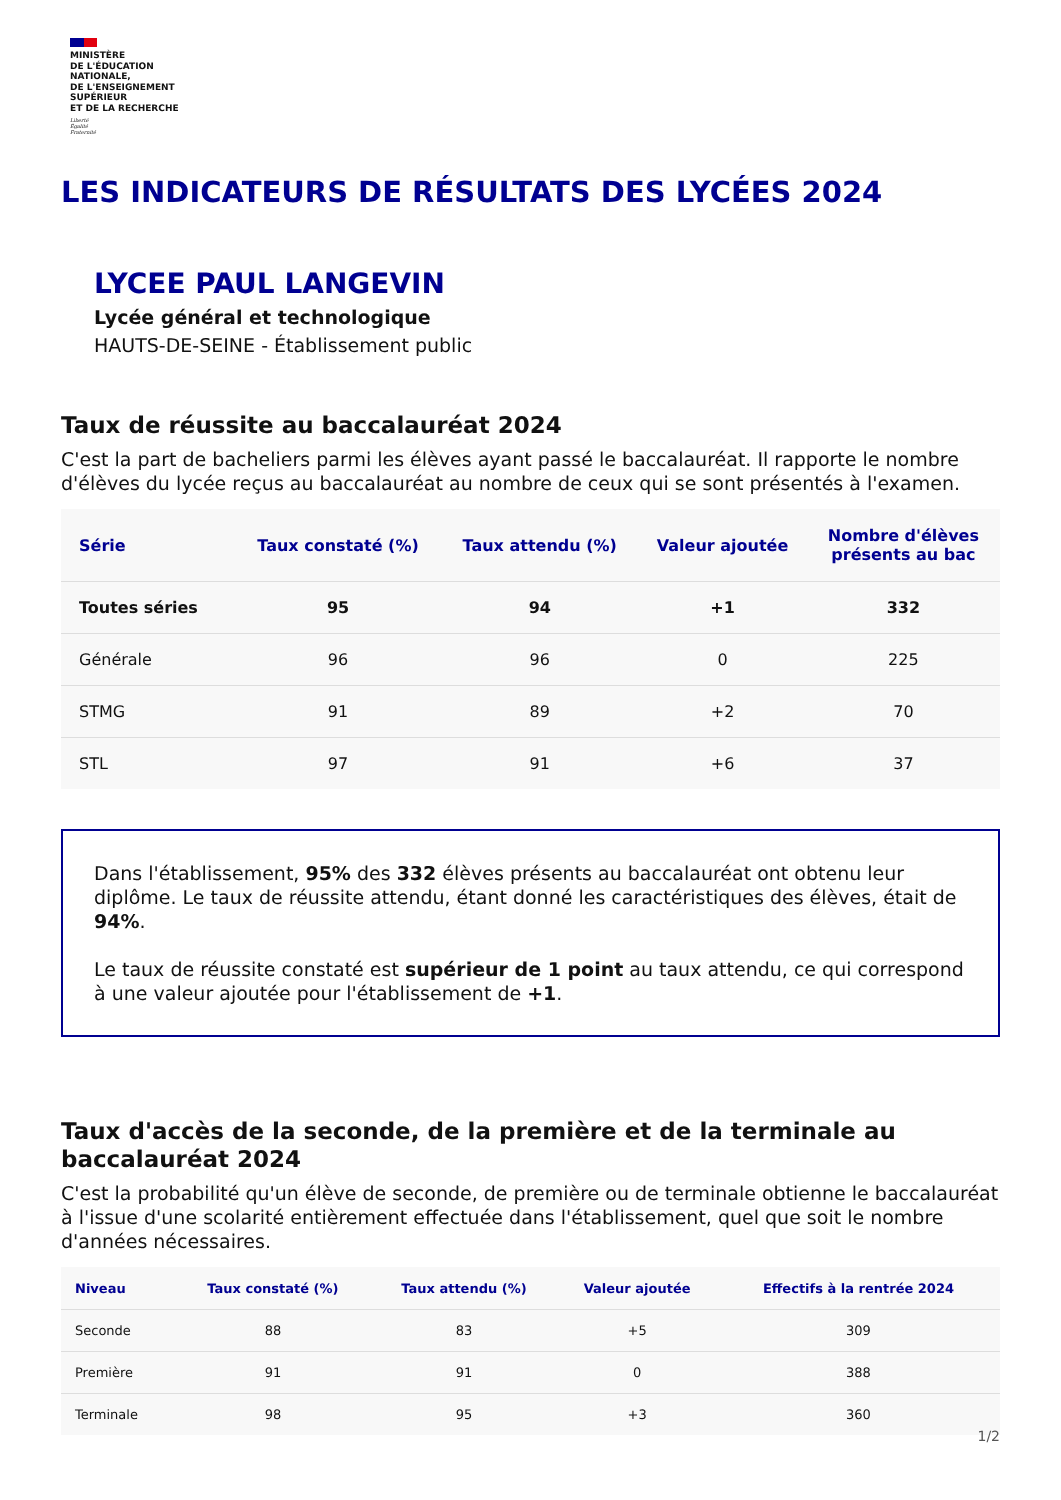MINISTÈRE
DE L'ÉDUCATION
NATIONALE,
DE L'ENSEIGNEMENT
SUPÉRIEUR
ET DE LA RECHERCHE
Liberté
Égalité
Fraternité
LES INDICATEURS DE RÉSULTATS DES LYCÉES 2024
LYCEE PAUL LANGEVIN
Lycée général et technologique
HAUTS-DE-SEINE - Établissement public
Taux de réussite au baccalauréat 2024
C'est la part de bacheliers parmi les élèves ayant passé le baccalauréat. Il rapporte le nombre d'élèves du lycée reçus au baccalauréat au nombre de ceux qui se sont présentés à l'examen.
| Série | Taux constaté (%) | Taux attendu (%) | Valeur ajoutée | Nombre d'élèves présents au bac |
| --- | --- | --- | --- | --- |
| Toutes séries | 95 | 94 | +1 | 332 |
| Générale | 96 | 96 | 0 | 225 |
| STMG | 91 | 89 | +2 | 70 |
| STL | 97 | 91 | +6 | 37 |
Dans l'établissement, 95% des 332 élèves présents au baccalauréat ont obtenu leur diplôme. Le taux de réussite attendu, étant donné les caractéristiques des élèves, était de 94%.
Le taux de réussite constaté est supérieur de 1 point au taux attendu, ce qui correspond à une valeur ajoutée pour l'établissement de +1.
Taux d'accès de la seconde, de la première et de la terminale au baccalauréat 2024
C'est la probabilité qu'un élève de seconde, de première ou de terminale obtienne le baccalauréat à l'issue d'une scolarité entièrement effectuée dans l'établissement, quel que soit le nombre d'années nécessaires.
| Niveau | Taux constaté (%) | Taux attendu (%) | Valeur ajoutée | Effectifs à la rentrée 2024 |
| --- | --- | --- | --- | --- |
| Seconde | 88 | 83 | +5 | 309 |
| Première | 91 | 91 | 0 | 388 |
| Terminale | 98 | 95 | +3 | 360 |
1/2